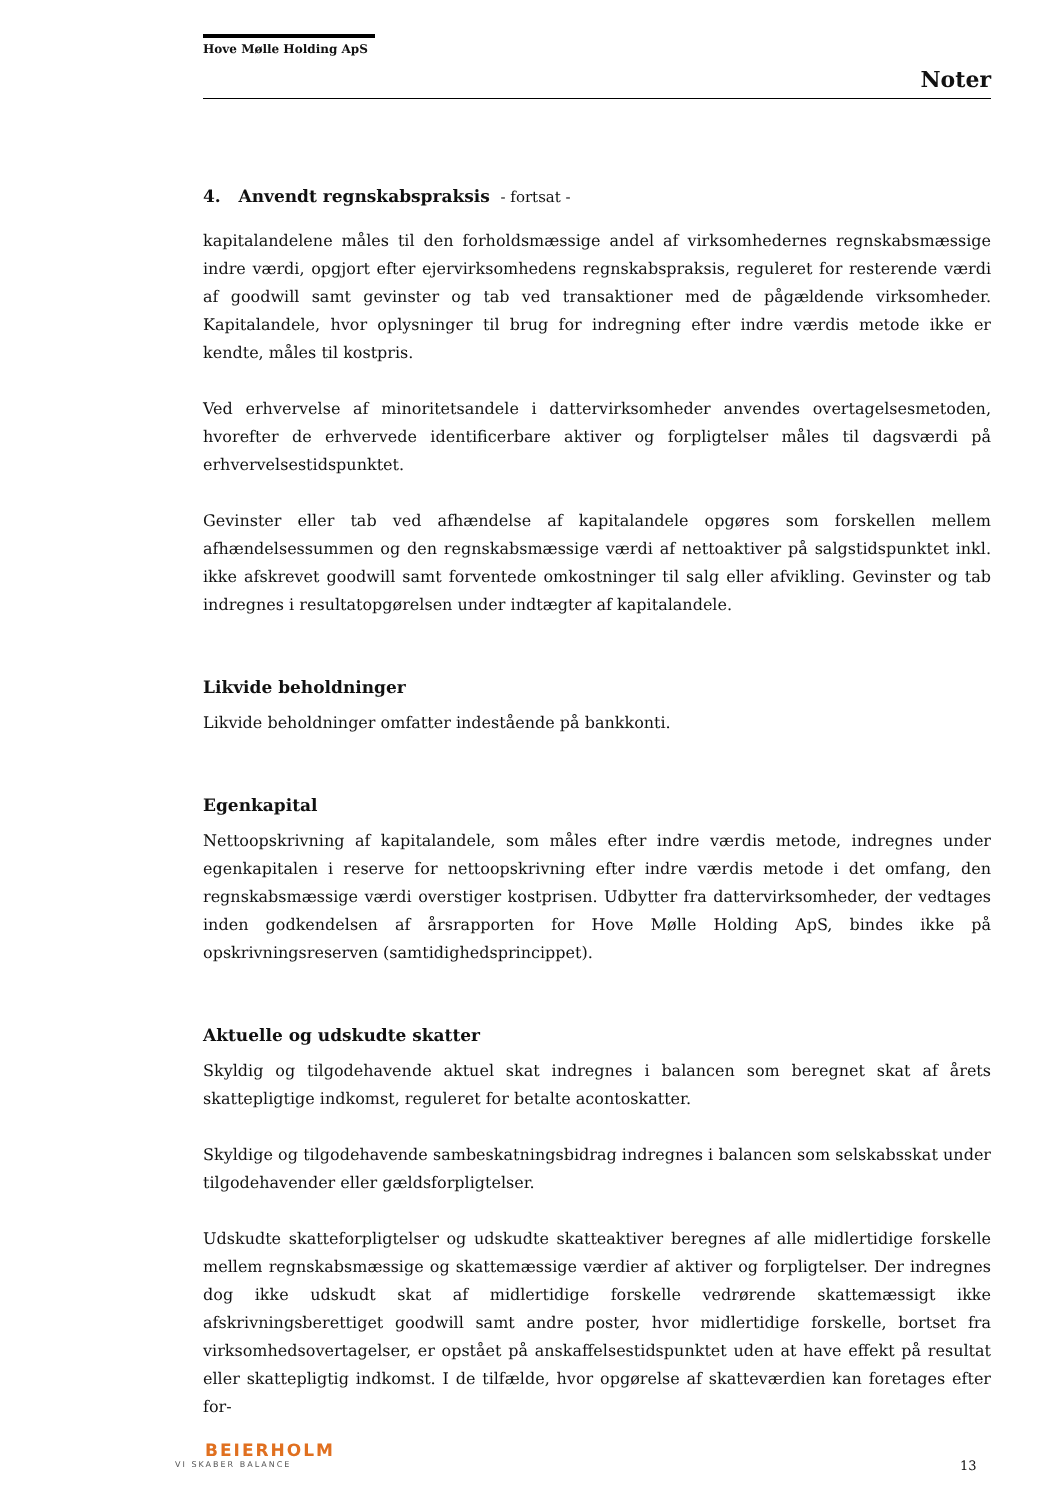Hove Mølle Holding ApS
Noter
4. Anvendt regnskabspraksis - fortsat -
kapitalandelene måles til den forholdsmæssige andel af virksomhedernes regnskabsmæssige indre værdi, opgjort efter ejervirksomhedens regnskabspraksis, reguleret for resterende værdi af goodwill samt gevinster og tab ved transaktioner med de pågældende virksomheder. Kapitalandele, hvor oplysninger til brug for indregning efter indre værdis metode ikke er kendte, måles til kostpris.
Ved erhvervelse af minoritetsandele i dattervirksomheder anvendes overtagelsesmetoden, hvorefter de erhvervede identificerbare aktiver og forpligtelser måles til dagsværdi på erhvervelsestidspunktet.
Gevinster eller tab ved afhændelse af kapitalandele opgøres som forskellen mellem afhændelsessummen og den regnskabsmæssige værdi af nettoaktiver på salgstidspunktet inkl. ikke afskrevet goodwill samt forventede omkostninger til salg eller afvikling. Gevinster og tab indregnes i resultatopgørelsen under indtægter af kapitalandele.
Likvide beholdninger
Likvide beholdninger omfatter indestående på bankkonti.
Egenkapital
Nettoopskrivning af kapitalandele, som måles efter indre værdis metode, indregnes under egenkapitalen i reserve for nettoopskrivning efter indre værdis metode i det omfang, den regnskabsmæssige værdi overstiger kostprisen. Udbytter fra dattervirksomheder, der vedtages inden godkendelsen af årsrapporten for Hove Mølle Holding ApS, bindes ikke på opskrivningsreserven (samtidighedsprincippet).
Aktuelle og udskudte skatter
Skyldig og tilgodehavende aktuel skat indregnes i balancen som beregnet skat af årets skattepligtige indkomst, reguleret for betalte acontoskatter.
Skyldige og tilgodehavende sambeskatningsbidrag indregnes i balancen som selskabsskat under tilgodehavender eller gældsforpligtelser.
Udskudte skatteforpligtelser og udskudte skatteaktiver beregnes af alle midlertidige forskelle mellem regnskabsmæssige og skattemæssige værdier af aktiver og forpligtelser. Der indregnes dog ikke udskudt skat af midlertidige forskelle vedrørende skattemæssigt ikke afskrivningsberettiget goodwill samt andre poster, hvor midlertidige forskelle, bortset fra virksomhedsovertagelser, er opstået på anskaffelsestidspunktet uden at have effekt på resultat eller skattepligtig indkomst. I de tilfælde, hvor opgørelse af skatteværdien kan foretages efter for-
BEIERHOLM
VI SKABER BALANCE
13